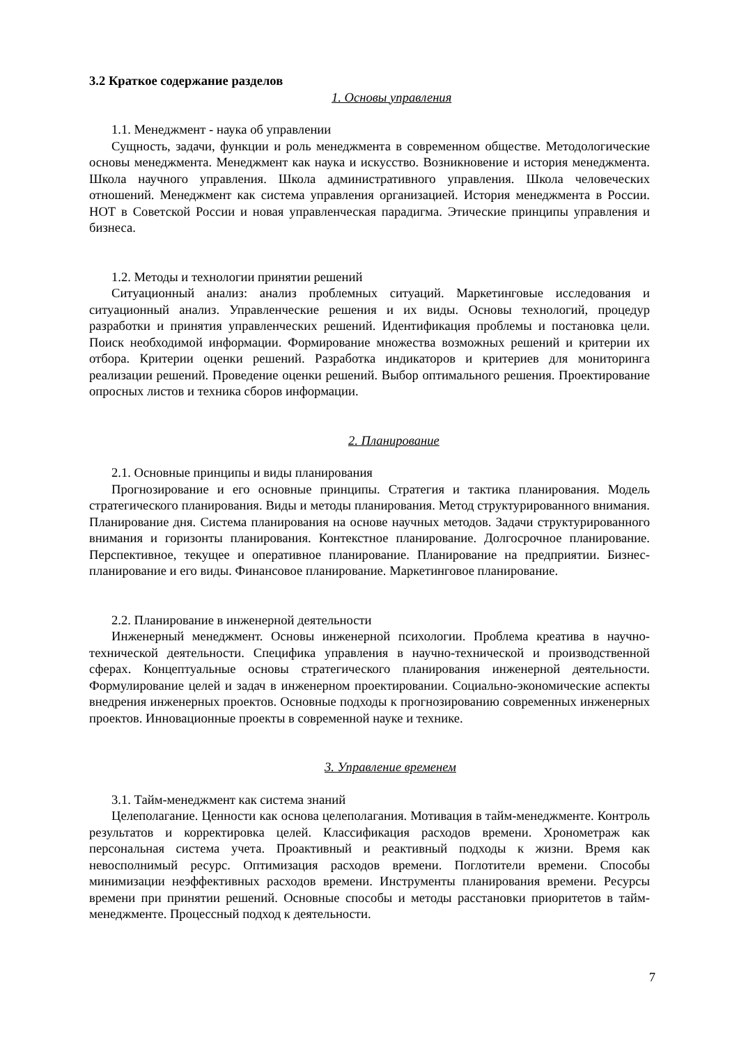3.2 Краткое содержание разделов
1. Основы управления
1.1. Менеджмент - наука об управлении
Сущность, задачи, функции и роль менеджмента в современном обществе. Методологические основы менеджмента. Менеджмент как наука и искусство. Возникновение и история менеджмента. Школа научного управления. Школа административного управления. Школа человеческих отношений. Менеджмент как система управления организацией. История менеджмента в России. НОТ в Советской России и новая управленческая парадигма. Этические принципы управления и бизнеса.
1.2. Методы и технологии принятии решений
Ситуационный анализ: анализ проблемных ситуаций. Маркетинговые исследования и ситуационный анализ. Управленческие решения и их виды. Основы технологий, процедур разработки и принятия управленческих решений. Идентификация проблемы и постановка цели. Поиск необходимой информации. Формирование множества возможных решений и критерии их отбора. Критерии оценки решений. Разработка индикаторов и критериев для мониторинга реализации решений. Проведение оценки решений. Выбор оптимального решения. Проектирование опросных листов и техника сборов информации.
2. Планирование
2.1. Основные принципы и виды планирования
Прогнозирование и его основные принципы. Стратегия и тактика планирования. Модель стратегического планирования. Виды и методы планирования. Метод структурированного внимания. Планирование дня. Система планирования на основе научных методов. Задачи структурированного внимания и горизонты планирования. Контекстное планирование. Долгосрочное планирование. Перспективное, текущее и оперативное планирование. Планирование на предприятии. Бизнес-планирование и его виды. Финансовое планирование. Маркетинговое планирование.
2.2. Планирование в инженерной деятельности
Инженерный менеджмент. Основы инженерной психологии. Проблема креатива в научно-технической деятельности. Специфика управления в научно-технической и производственной сферах. Концептуальные основы стратегического планирования инженерной деятельности. Формулирование целей и задач в инженерном проектировании. Социально-экономические аспекты внедрения инженерных проектов. Основные подходы к прогнозированию современных инженерных проектов. Инновационные проекты в современной науке и технике.
3. Управление временем
3.1. Тайм-менеджмент как система знаний
Целеполагание. Ценности как основа целеполагания. Мотивация в тайм-менеджменте. Контроль результатов и корректировка целей. Классификация расходов времени. Хронометраж как персональная система учета. Проактивный и реактивный подходы к жизни. Время как невосполнимый ресурс. Оптимизация расходов времени. Поглотители времени. Способы минимизации неэффективных расходов времени. Инструменты планирования времени. Ресурсы времени при принятии решений. Основные способы и методы расстановки приоритетов в тайм-менеджменте. Процессный подход к деятельности.
7